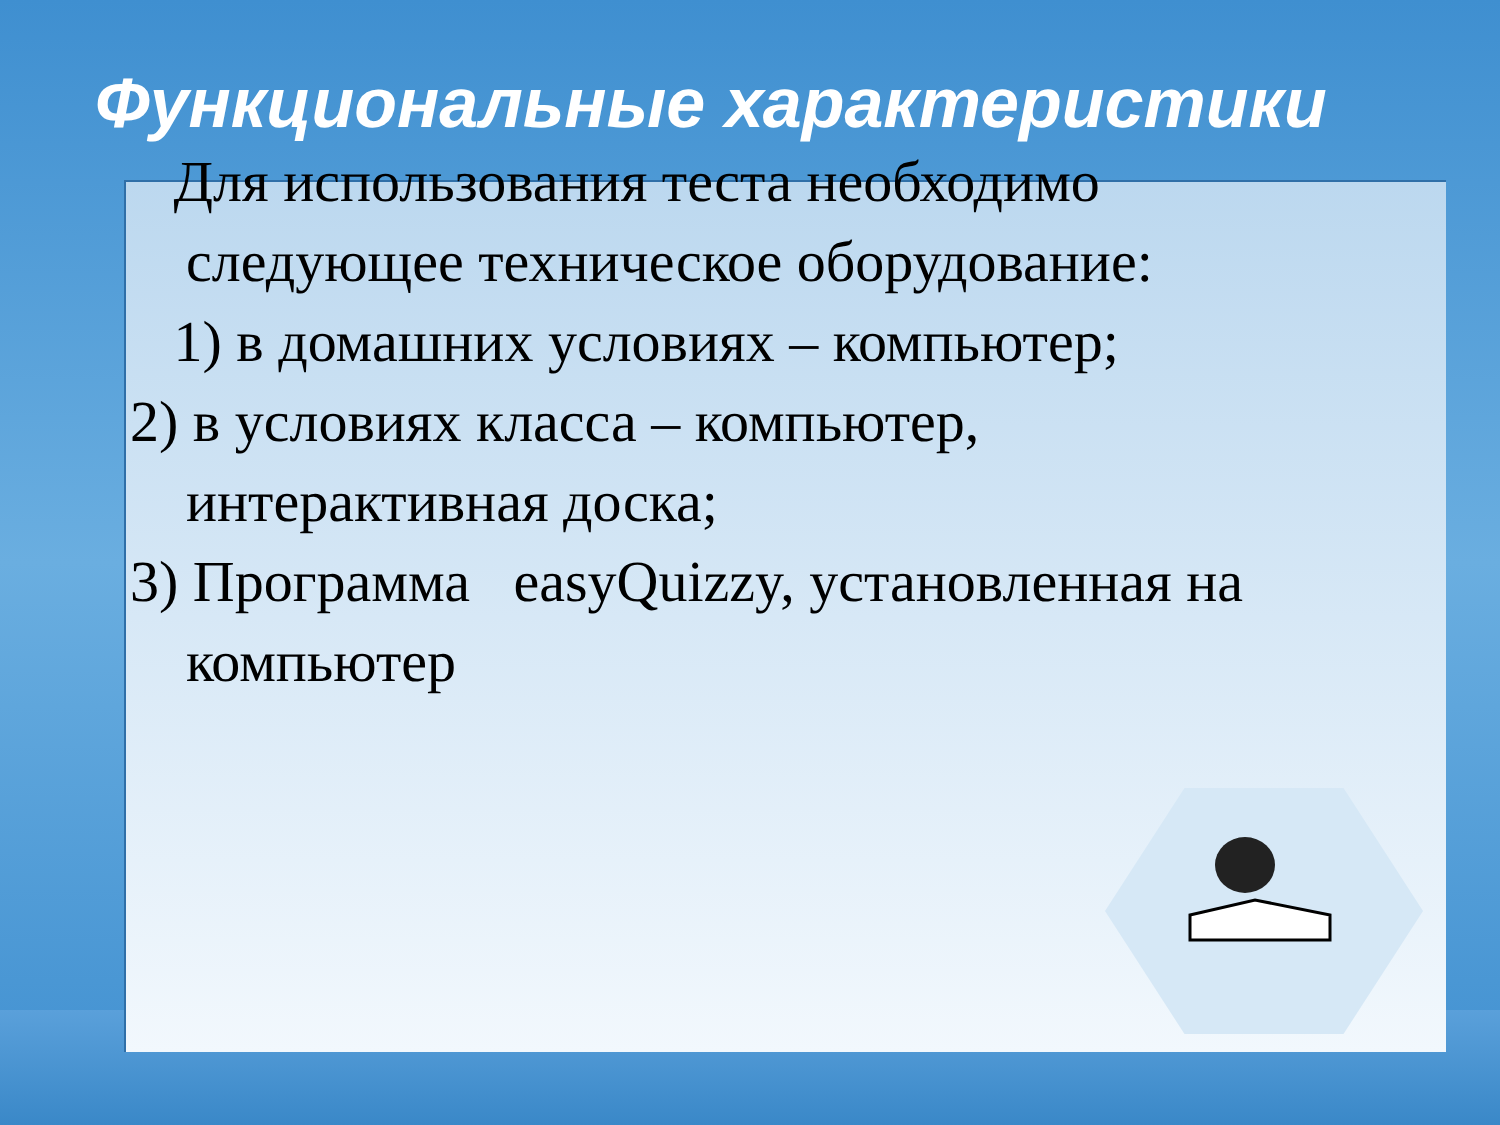Функциональные характеристики
Для использования теста необходимо следующее техническое оборудование:
1) в домашних условиях – компьютер;
2) в условиях класса – компьютер, интерактивная доска;
3) Программа easyQuizzy, установленная на компьютер